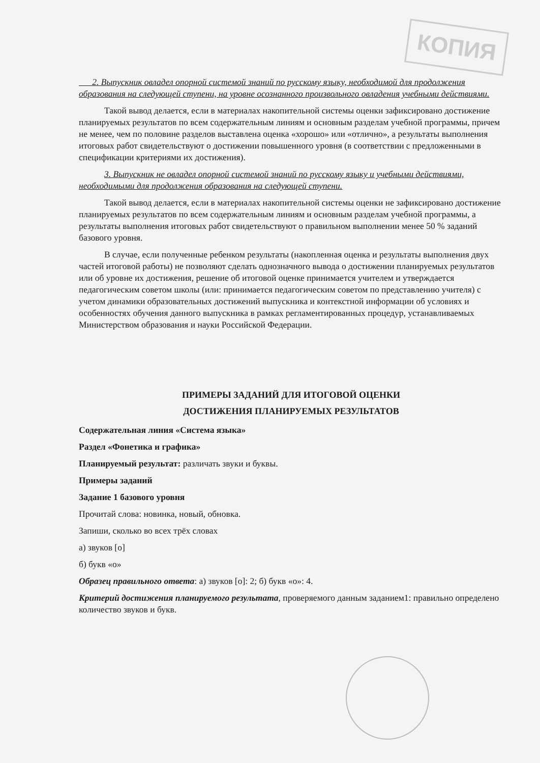КОПИЯ
2. Выпускник овладел опорной системой знаний по русскому языку, необходимой для продолжения образования на следующей ступени, на уровне осознанного произвольного овладения учебными действиями.
Такой вывод делается, если в материалах накопительной системы оценки зафиксировано достижение планируемых результатов по всем содержательным линиям и основным разделам учебной программы, причем не менее, чем по половине разделов выставлена оценка «хорошо» или «отлично», а результаты выполнения итоговых работ свидетельствуют о достижении повышенного уровня (в соответствии с предложенными в спецификации критериями их достижения).
3. Выпускник не овладел опорной системой знаний по русскому языку и учебными действиями, необходимыми для продолжения образования на следующей ступени.
Такой вывод делается, если в материалах накопительной системы оценки не зафиксировано достижение планируемых результатов по всем содержательным линиям и основным разделам учебной программы, а результаты выполнения итоговых работ свидетельствуют о правильном выполнении менее 50 % заданий базового уровня.
В случае, если полученные ребенком результаты (накопленная оценка и результаты выполнения двух частей итоговой работы) не позволяют сделать однозначного вывода о достижении планируемых результатов или об уровне их достижения, решение об итоговой оценке принимается учителем и утверждается педагогическим советом школы (или: принимается педагогическим советом по представлению учителя) с учетом динамики образовательных достижений выпускника и контекстной информации об условиях и особенностях обучения данного выпускника в рамках регламентированных процедур, устанавливаемых Министерством образования и науки Российской Федерации.
ПРИМЕРЫ ЗАДАНИЙ ДЛЯ ИТОГОВОЙ ОЦЕНКИ
ДОСТИЖЕНИЯ ПЛАНИРУЕМЫХ РЕЗУЛЬТАТОВ
Содержательная линия «Система языка»
Раздел «Фонетика и графика»
Планируемый результат: различать звуки и буквы.
Примеры заданий
Задание 1 базового уровня
Прочитай слова: новинка, новый, обновка.
Запиши, сколько во всех трёх словах
а) звуков [о]
б) букв «о»
Образец правильного ответа: а) звуков [о]: 2; б) букв «о»: 4.
Критерий достижения планируемого результата, проверяемого данным заданием1: правильно определено количество звуков и букв.